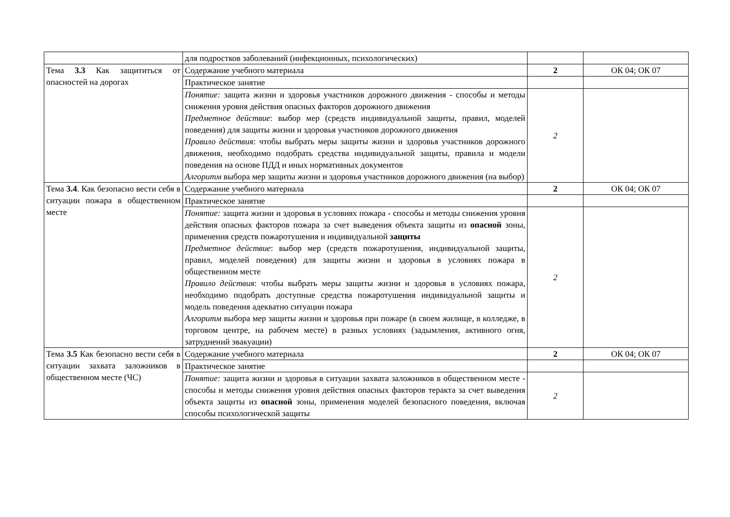| | для подростков заболеваний (инфекционных, психологических) | | |
| Тема 3.3 Как защититься от опасностей на дорогах | Содержание учебного материала | 2 | ОК 04; ОК 07 |
| | Практическое занятие | | |
| | Понятие: защита жизни и здоровья участников дорожного движения - способы и методы снижения уровня действия опасных факторов дорожного движения Предметное действие : выбор мер (средств индивидуальной защиты, правил, моделей поведения) для защиты жизни и здоровья участников дорожного движения Правило действия : чтобы выбрать меры защиты жизни и здоровья участников дорожного движения, необходимо подобрать средства индивидуальной защиты, правила и модели поведения на основе ПДД и иных нормативных документов Алгоритм выбора мер защиты жизни и здоровья участников дорожного движения (на выбор) | 2 | |
| Тема 3.4 . Как безопасно вести себя в ситуации пожара в общественном месте | Содержание учебного материала | 2 | ОК 04; ОК 07 |
| | Практическое занятие | | |
| | Понятие: защита жизни и здоровья в условиях пожара - способы и методы снижения уровня действия опасных факторов пожара за счет выведения объекта защиты из опасной зоны, применения средств пожаротушения и индивидуальной защиты Предметное действие : выбор мер (средств пожаротушения, индивидуальной защиты, правил, моделей поведения) для защиты жизни и здоровья в условиях пожара в общественном месте Правило действия : чтобы выбрать меры защиты жизни и здоровья в условиях пожара, необходимо подобрать доступные средства пожаротушения индивидуальной защиты и модель поведения адекватно ситуации пожара Алгоритм выбора мер защиты жизни и здоровья при пожаре (в своем жилище, в колледже, в торговом центре, на рабочем месте) в разных условиях (задымления, активного огня, затруднений эвакуации) | 2 | |
| Тема 3.5 Как безопасно вести себя в ситуации захвата заложников в общественном месте (ЧС) | Содержание учебного материала | 2 | ОК 04; ОК 07 |
| | Практическое занятие | | |
| | Понятие: защита жизни и здоровья в ситуации захвата заложников в общественном месте - способы и методы снижения уровня действия опасных факторов теракта за счет выведения объекта защиты из опасной зоны, применения моделей безопасного поведения, включая способы психологической защиты | 2 | |